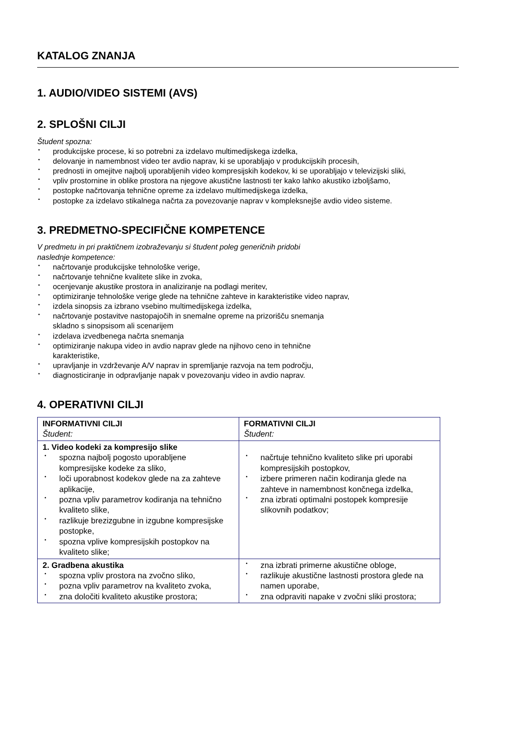KATALOG ZNANJA
1. AUDIO/VIDEO SISTEMI (AVS)
2. SPLOŠNI CILJI
Študent spozna:
produkcijske procese, ki so potrebni za izdelavo multimedijskega izdelka,
delovanje in namembnost video ter avdio naprav, ki se uporabljajo v produkcijskih procesih,
prednosti in omejitve najbolj uporabljenih video kompresijskih kodekov, ki se uporabljajo v televizijski sliki,
vpliv prostornine in oblike prostora na njegove akustične lastnosti ter kako lahko akustiko izboljšamo,
postopke načrtovanja tehnične opreme za izdelavo multimedijskega izdelka,
postopke za izdelavo stikalnega načrta za povezovanje naprav v kompleksnejše avdio video sisteme.
3. PREDMETNO-SPECIFIČNE KOMPETENCE
V predmetu in pri praktičnem izobraževanju si študent poleg generičnih pridobi
naslednje kompetence:
načrtovanje produkcijske tehnološke verige,
načrtovanje tehnične kvalitete slike in zvoka,
ocenjevanje akustike prostora in analiziranje na podlagi meritev,
optimiziranje tehnološke verige glede na tehnične zahteve in karakteristike video naprav,
izdela sinopsis za izbrano vsebino multimedijskega izdelka,
načrtovanje postavitve nastopajočih in snemalne opreme na prizorišču snemanja
skladno s sinopsisom ali scenarijem
izdelava izvedbenega načrta snemanja
optimiziranje nakupa video in avdio naprav glede na njihovo ceno in tehnične
karakteristike,
upravljanje in vzdrževanje A/V naprav in spremljanje razvoja na tem področju,
diagnosticiranje in odpravljanje napak v povezovanju video in avdio naprav.
4. OPERATIVNI CILJI
| INFORMATIVNI CILJI Študent: | FORMATIVNI CILJI Študent: |
| 1. Video kodeki za kompresijo slike spozna najbolj pogosto uporabljene kompresijske kodeke za sliko, loči uporabnost kodekov glede na za zahteve aplikacije, pozna vpliv parametrov kodiranja na tehnično kvaliteto slike, razlikuje brezizgubne in izgubne kompresijske postopke, spozna vplive kompresijskih postopkov na kvaliteto slike; | načrtuje tehnično kvaliteto slike pri uporabi kompresijskih postopkov, izbere primeren način kodiranja glede na zahteve in namembnost končnega izdelka, zna izbrati optimalni postopek kompresije slikovnih podatkov; |
| 2. Gradbena akustika spozna vpliv prostora na zvočno sliko, pozna vpliv parametrov na kvaliteto zvoka, zna določiti kvaliteto akustike prostora; | zna izbrati primerne akustične obloge, razlikuje akustične lastnosti prostora glede na namen uporabe, zna odpraviti napake v zvočni sliki prostora; |